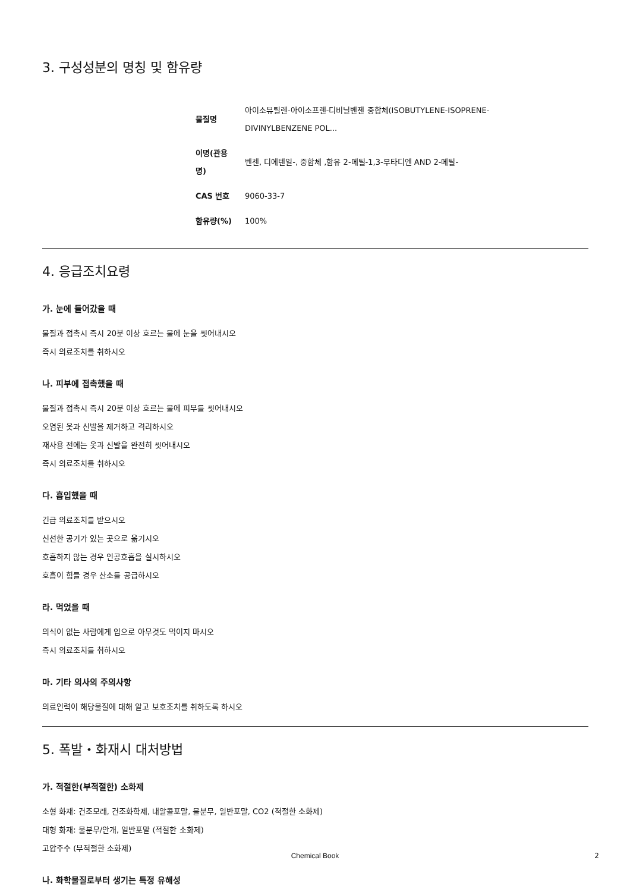3. 구성성분의 명칭 및 함유량
| 물질명 | 아이소뷰틸렌-아이소프렌-디비닐벤젠 중합체(ISOBUTYLENE-ISOPRENE- DIVINYLBENZENE POL... |
| 이명(관용 명) | 벤젠, 디에텐일-, 중합체 ,함유 2-메틸-1,3-부타디엔 AND 2-메틸- |
| CAS 번호 | 9060-33-7 |
| 함유량(%) | 100% |
4. 응급조치요령
가. 눈에 들어갔을 때
물질과 접촉시 즉시 20분 이상 흐르는 물에 눈을 씻어내시오
즉시 의료조치를 취하시오
나. 피부에 접촉했을 때
물질과 접촉시 즉시 20분 이상 흐르는 물에 피부를 씻어내시오
오염된 옷과 신발을 제거하고 격리하시오
재사용 전에는 옷과 신발을 완전히 씻어내시오
즉시 의료조치를 취하시오
다. 흡입했을 때
긴급 의료조치를 받으시오
신선한 공기가 있는 곳으로 옮기시오
호흡하지 않는 경우 인공호흡을 실시하시오
호흡이 힘들 경우 산소를 공급하시오
라. 먹었을 때
의식이 없는 사람에게 입으로 아무것도 먹이지 마시오
즉시 의료조치를 취하시오
마. 기타 의사의 주의사항
의료인력이 해당물질에 대해 알고 보호조치를 취하도록 하시오
5. 폭발・화재시 대처방법
가. 적절한(부적절한) 소화제
소형 화재: 건조모래, 건조화학제, 내알콜포말, 물분무, 일반포말, CO2 (적절한 소화제)
대형 화재: 물분무/안개, 일반포말 (적절한 소화제)
고압주수 (부적절한 소화제)
나. 화학물질로부터 생기는 특정 유해성
Chemical Book 2